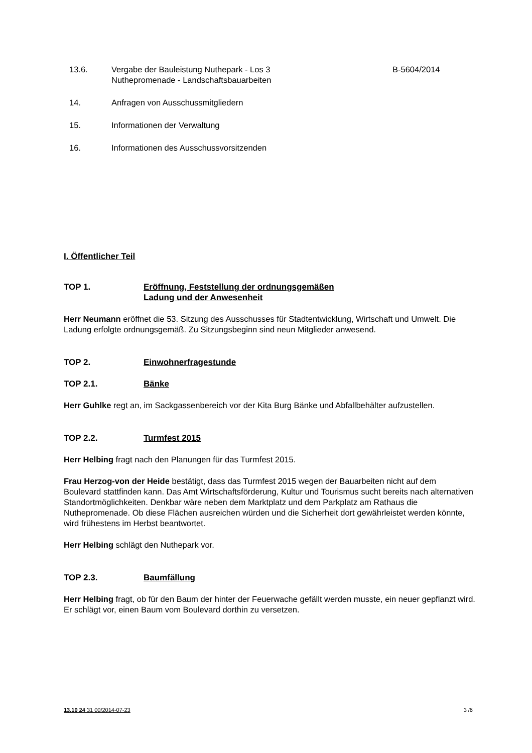13.6. Vergabe der Bauleistung Nuthepark - Los 3
Nuthepromenade - Landschaftsbauarbeiten
B-5604/2014
14. Anfragen von Ausschussmitgliedern
15. Informationen der Verwaltung
16. Informationen des Ausschussvorsitzenden
I. Öffentlicher Teil
TOP 1. Eröffnung, Feststellung der ordnungsgemäßen
Ladung und der Anwesenheit
Herr Neumann eröffnet die 53. Sitzung des Ausschusses für Stadtentwicklung, Wirtschaft und Umwelt. Die Ladung erfolgte ordnungsgemäß. Zu Sitzungsbeginn sind neun Mitglieder anwesend.
TOP 2. Einwohnerfragestunde
TOP 2.1. Bänke
Herr Guhlke regt an, im Sackgassenbereich vor der Kita Burg Bänke und Abfallbehälter aufzustellen.
TOP 2.2. Turmfest 2015
Herr Helbing fragt nach den Planungen für das Turmfest 2015.
Frau Herzog-von der Heide bestätigt, dass das Turmfest 2015 wegen der Bauarbeiten nicht auf dem Boulevard stattfinden kann. Das Amt Wirtschaftsförderung, Kultur und Tourismus sucht bereits nach alternativen Standortmöglichkeiten. Denkbar wäre neben dem Marktplatz und dem Parkplatz am Rathaus die Nuthepromenade. Ob diese Flächen ausreichen würden und die Sicherheit dort gewährleistet werden könnte, wird frühestens im Herbst beantwortet.
Herr Helbing schlägt den Nuthepark vor.
TOP 2.3. Baumfällung
Herr Helbing fragt, ob für den Baum der hinter der Feuerwache gefällt werden musste, ein neuer gepflanzt wird. Er schlägt vor, einen Baum vom Boulevard dorthin zu versetzen.
13.10 24 31 00/2014-07-23 3 /6